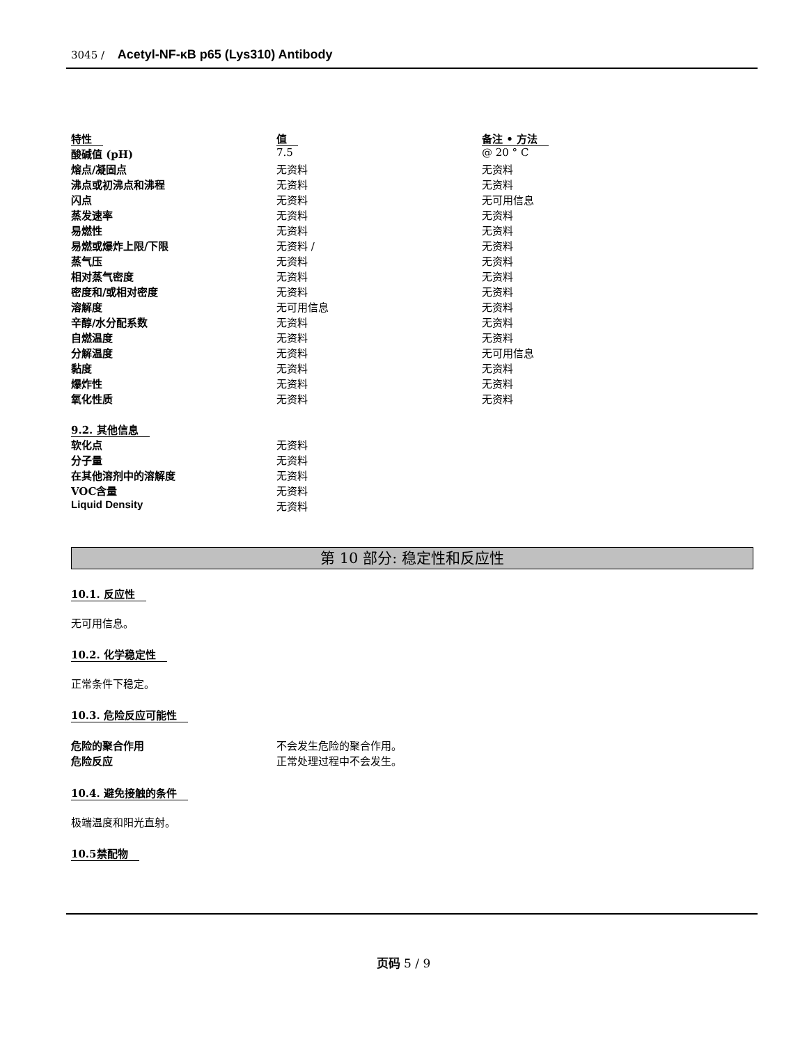3045 / Acetyl-NF-κB p65 (Lys310) Antibody
| 特性 | 值 | 备注 • 方法 |
| 酸碱值 (pH) | 7.5 | @ 20 ° C |
| 熔点/凝固点 | 无资料 | 无资料 |
| 沸点或初沸点和沸程 | 无资料 | 无资料 |
| 闪点 | 无资料 | 无可用信息 |
| 蒸发速率 | 无资料 | 无资料 |
| 易燃性 | 无资料 | 无资料 |
| 易燃或爆炸上限/下限 | 无资料 / | 无资料 |
| 蒸气压 | 无资料 | 无资料 |
| 相对蒸气密度 | 无资料 | 无资料 |
| 密度和/或相对密度 | 无资料 | 无资料 |
| 溶解度 | 无可用信息 | 无资料 |
| 辛醇/水分配系数 | 无资料 | 无资料 |
| 自燃温度 | 无资料 | 无资料 |
| 分解温度 | 无资料 | 无可用信息 |
| 黏度 | 无资料 | 无资料 |
| 爆炸性 | 无资料 | 无资料 |
| 氧化性质 | 无资料 | 无资料 |
| 9.2. 其他信息 | |
| 软化点 | 无资料 |
| 分子量 | 无资料 |
| 在其他溶剂中的溶解度 | 无资料 |
| VOC含量 | 无资料 |
| Liquid Density | 无资料 |
第 10 部分: 稳定性和反应性
10.1. 反应性
无可用信息。
10.2. 化学稳定性
正常条件下稳定。
10.3. 危险反应可能性
| 危险的聚合作用 | 不会发生危险的聚合作用。 |
| 危险反应 | 正常处理过程中不会发生。 |
10.4. 避免接触的条件
极端温度和阳光直射。
10.5禁配物
页码 5 / 9